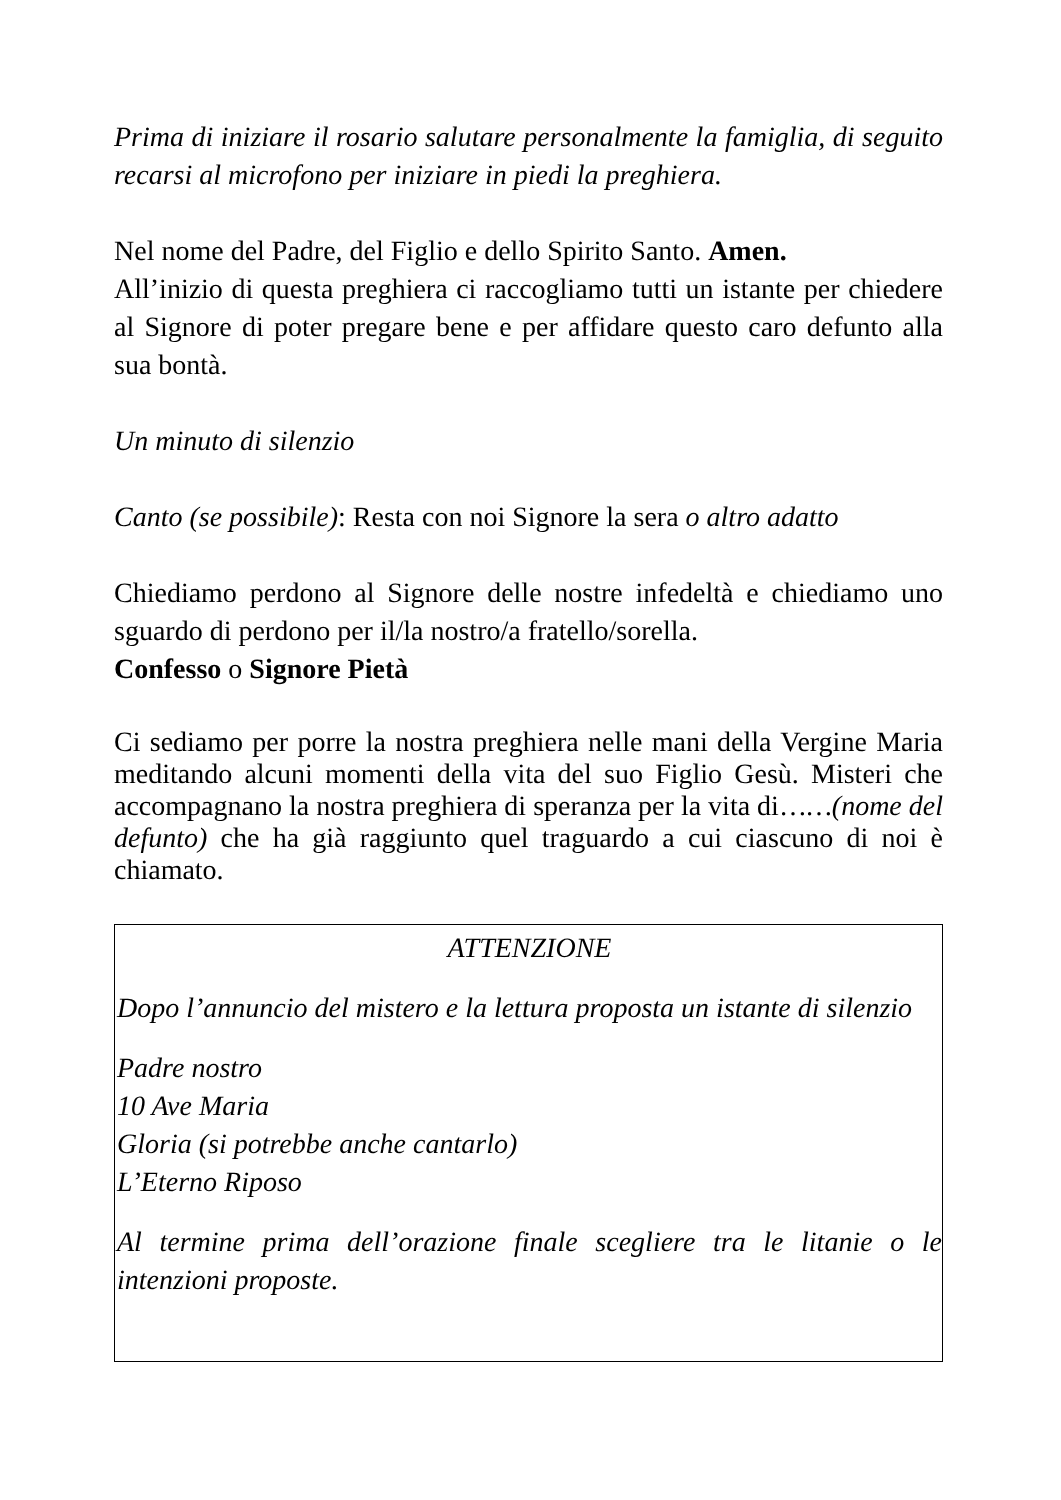Prima di iniziare il rosario salutare personalmente la famiglia, di seguito recarsi al microfono per iniziare in piedi la preghiera.
Nel nome del Padre, del Figlio e dello Spirito Santo. Amen.
All’inizio di questa preghiera ci raccogliamo tutti un istante per chiedere al Signore di poter pregare bene e per affidare questo caro defunto alla sua bontà.
Un minuto di silenzio
Canto (se possibile): Resta con noi Signore la sera o altro adatto
Chiediamo perdono al Signore delle nostre infedeltà e chiediamo uno sguardo di perdono per il/la nostro/a fratello/sorella.
Confesso o Signore Pietà
Ci sediamo per porre la nostra preghiera nelle mani della Vergine Maria meditando alcuni momenti della vita del suo Figlio Gesù. Misteri che accompagnano la nostra preghiera di speranza per la vita di……(nome del defunto) che ha già raggiunto quel traguardo a cui ciascuno di noi è chiamato.
ATTENZIONE
Dopo l’annuncio del mistero e la lettura proposta un istante di silenzio
Padre nostro
10 Ave Maria
Gloria (si potrebbe anche cantarlo)
L’Eterno Riposo
Al termine prima dell’orazione finale scegliere tra le litanie o le intenzioni proposte.